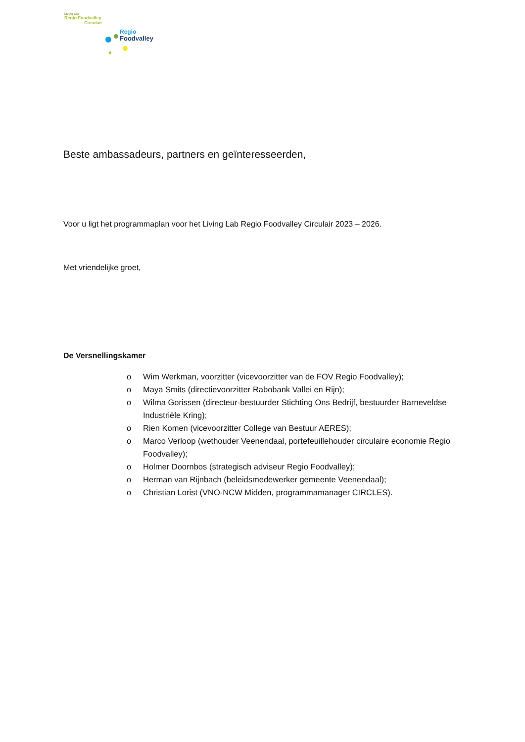Living Lab
Regio Foodvalley
Circulair
Regio
Foodvalley
Beste ambassadeurs, partners en geïnteresseerden,
Voor u ligt het programmaplan voor het Living Lab Regio Foodvalley Circulair 2023 – 2026.
Met vriendelijke groet,
De Versnellingskamer
o Wim Werkman, voorzitter (vicevoorzitter van de FOV Regio Foodvalley);
o Maya Smits (directievoorzitter Rabobank Vallei en Rijn);
o Wilma Gorissen (directeur-bestuurder Stichting Ons Bedrijf, bestuurder Barneveldse Industriële Kring);
o Rien Komen (vicevoorzitter College van Bestuur AERES);
o Marco Verloop (wethouder Veenendaal, portefeuillehouder circulaire economie Regio Foodvalley);
o Holmer Doornbos (strategisch adviseur Regio Foodvalley);
o Herman van Rijnbach (beleidsmedewerker gemeente Veenendaal);
o Christian Lorist (VNO-NCW Midden, programmamanager CIRCLES).